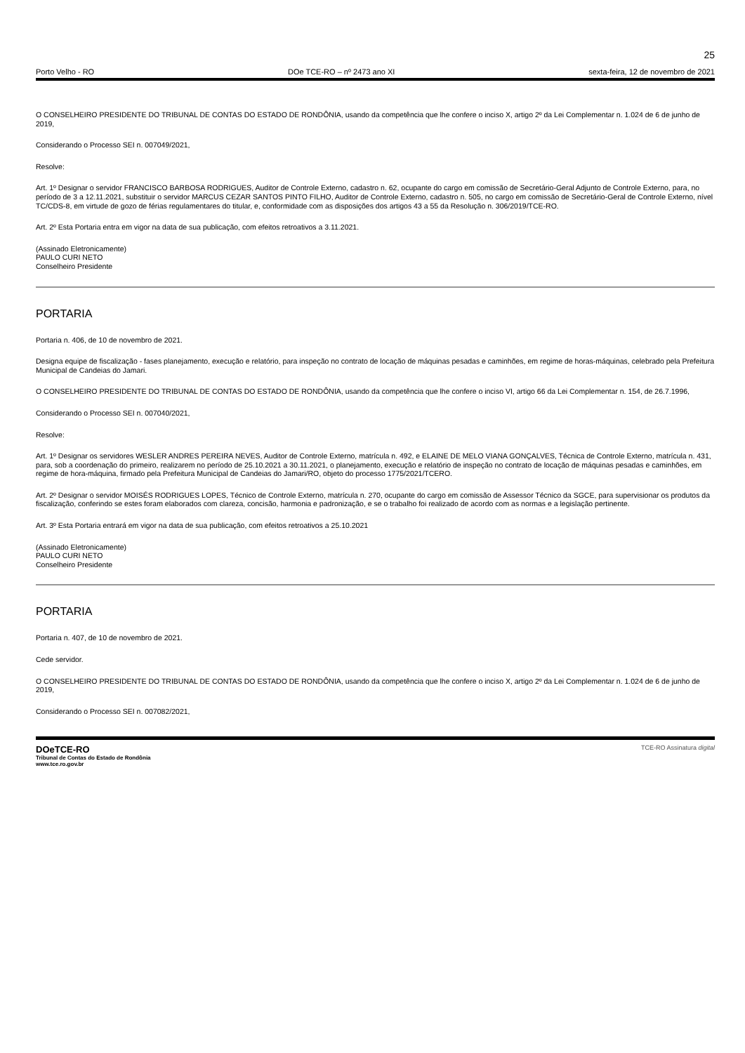25
Porto Velho - RO DOe TCE-RO – nº 2473 ano XI sexta-feira, 12 de novembro de 2021
O CONSELHEIRO PRESIDENTE DO TRIBUNAL DE CONTAS DO ESTADO DE RONDÔNIA, usando da competência que lhe confere o inciso X, artigo 2º da Lei Complementar n. 1.024 de 6 de junho de 2019,
Considerando o Processo SEI n. 007049/2021,
Resolve:
Art. 1º Designar o servidor FRANCISCO BARBOSA RODRIGUES, Auditor de Controle Externo, cadastro n. 62, ocupante do cargo em comissão de Secretário-Geral Adjunto de Controle Externo, para, no período de 3 a 12.11.2021, substituir o servidor MARCUS CEZAR SANTOS PINTO FILHO, Auditor de Controle Externo, cadastro n. 505, no cargo em comissão de Secretário-Geral de Controle Externo, nível TC/CDS-8, em virtude de gozo de férias regulamentares do titular, e, conformidade com as disposições dos artigos 43 a 55 da Resolução n. 306/2019/TCE-RO.
Art. 2º Esta Portaria entra em vigor na data de sua publicação, com efeitos retroativos a 3.11.2021.
(Assinado Eletronicamente)
PAULO CURI NETO
Conselheiro Presidente
PORTARIA
Portaria n. 406, de 10 de novembro de 2021.
Designa equipe de fiscalização - fases planejamento, execução e relatório, para inspeção no contrato de locação de máquinas pesadas e caminhões, em regime de horas-máquinas, celebrado pela Prefeitura Municipal de Candeias do Jamari.
O CONSELHEIRO PRESIDENTE DO TRIBUNAL DE CONTAS DO ESTADO DE RONDÔNIA, usando da competência que lhe confere o inciso VI, artigo 66 da Lei Complementar n. 154, de 26.7.1996,
Considerando o Processo SEI n. 007040/2021,
Resolve:
Art. 1º Designar os servidores WESLER ANDRES PEREIRA NEVES, Auditor de Controle Externo, matrícula n. 492, e ELAINE DE MELO VIANA GONÇALVES, Técnica de Controle Externo, matrícula n. 431, para, sob a coordenação do primeiro, realizarem no período de 25.10.2021 a 30.11.2021, o planejamento, execução e relatório de inspeção no contrato de locação de máquinas pesadas e caminhões, em regime de hora-máquina, firmado pela Prefeitura Municipal de Candeias do Jamari/RO, objeto do processo 1775/2021/TCERO.
Art. 2º Designar o servidor MOISÉS RODRIGUES LOPES, Técnico de Controle Externo, matrícula n. 270, ocupante do cargo em comissão de Assessor Técnico da SGCE, para supervisionar os produtos da fiscalização, conferindo se estes foram elaborados com clareza, concisão, harmonia e padronização, e se o trabalho foi realizado de acordo com as normas e a legislação pertinente.
Art. 3º Esta Portaria entrará em vigor na data de sua publicação, com efeitos retroativos a 25.10.2021
(Assinado Eletronicamente)
PAULO CURI NETO
Conselheiro Presidente
PORTARIA
Portaria n. 407, de 10 de novembro de 2021.
Cede servidor.
O CONSELHEIRO PRESIDENTE DO TRIBUNAL DE CONTAS DO ESTADO DE RONDÔNIA, usando da competência que lhe confere o inciso X, artigo 2º da Lei Complementar n. 1.024 de 6 de junho de 2019,
Considerando o Processo SEI n. 007082/2021,
DOeTCE-RO
Tribunal de Contas do Estado de Rondônia
www.tce.ro.gov.br
TCE-RO Assinatura digital